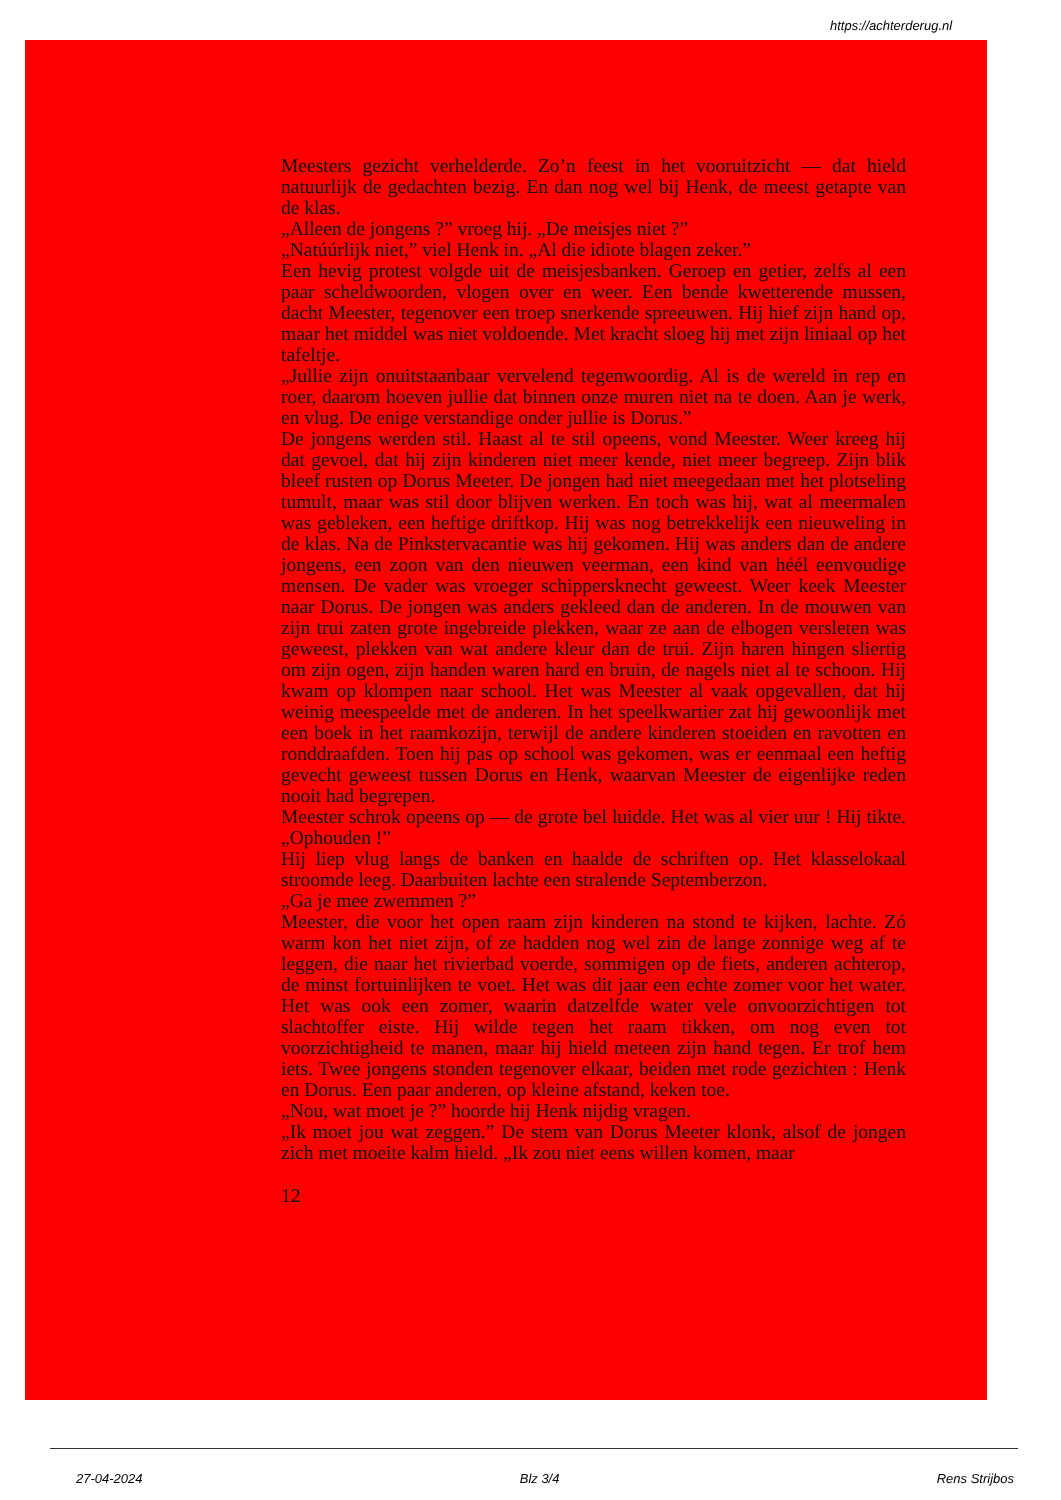https://achterderug.nl
Meesters gezicht verhelderde. Zo’n feest in het vooruitzicht — dat hield natuurlijk de gedachten bezig. En dan nog wel bij Henk, de meest getapte van de klas.
„Alleen de jongens ?” vroeg hij. „De meisjes niet ?”
„Natúúrlijk niet,” viel Henk in. „Al die idiote blagen zeker.”
Een hevig protest volgde uit de meisjesbanken. Geroep en getier, zelfs al een paar scheldwoorden, vlogen over en weer. Een bende kwetterende mussen, dacht Meester, tegenover een troep snerkende spreeuwen. Hij hief zijn hand op, maar het middel was niet voldoende. Met kracht sloeg hij met zijn liniaal op het tafeltje.
„Jullie zijn onuitstaanbaar vervelend tegenwoordig. Al is de wereld in rep en roer, daarom hoeven jullie dat binnen onze muren niet na te doen. Aan je werk, en vlug. De enige verstandige onder jullie is Dorus.”
De jongens werden stil. Haast al te stil opeens, vond Meester. Weer kreeg hij dat gevoel, dat hij zijn kinderen niet meer kende, niet meer begreep. Zijn blik bleef rusten op Dorus Meeter. De jongen had niet meegedaan met het plotseling tumult, maar was stil door blijven werken. En toch was hij, wat al meermalen was gebleken, een heftige driftkop. Hij was nog betrekkelijk een nieuweling in de klas. Na de Pinkstervacantie was hij gekomen. Hij was anders dan de andere jongens, een zoon van den nieuwen veerman, een kind van héél eenvoudige mensen. De vader was vroeger schippersknecht geweest. Weer keek Meester naar Dorus. De jongen was anders gekleed dan de anderen. In de mouwen van zijn trui zaten grote ingebreide plekken, waar ze aan de elbogen versleten was geweest, plekken van wat andere kleur dan de trui. Zijn haren hingen sliertig om zijn ogen, zijn handen waren hard en bruin, de nagels niet al te schoon. Hij kwam op klompen naar school. Het was Meester al vaak opgevallen, dat hij weinig meespeelde met de anderen. In het speelkwartier zat hij gewoonlijk met een boek in het raamkozijn, terwijl de andere kinderen stoeiden en ravotten en ronddraafden. Toen hij pas op school was gekomen, was er eenmaal een heftig gevecht geweest tussen Dorus en Henk, waarvan Meester de eigenlijke reden nooit had begrepen.
Meester schrok opeens op — de grote bel luidde. Het was al vier uur ! Hij tikte. „Ophouden !”
Hij liep vlug langs de banken en haalde de schriften op. Het klasselokaal stroomde leeg. Daarbuiten lachte een stralende Septemberzon.
„Ga je mee zwemmen ?”
Meester, die voor het open raam zijn kinderen na stond te kijken, lachte. Zó warm kon het niet zijn, of ze hadden nog wel zin de lange zonnige weg af te leggen, die naar het rivierbad voerde, sommigen op de fiets, anderen achterop, de minst fortuinlijken te voet. Het was dit jaar een echte zomer voor het water. Het was ook een zomer, waarin datzelfde water vele onvoorzichtigen tot slachtoffer eiste. Hij wilde tegen het raam tikken, om nog even tot voorzichtigheid te manen, maar hij hield meteen zijn hand tegen. Er trof hem iets. Twee jongens stonden tegenover elkaar, beiden met rode gezichten : Henk en Dorus. Een paar anderen, op kleine afstand, keken toe.
„Nou, wat moet je ?” hoorde hij Henk nijdig vragen.
„Ik moet jou wat zeggen.” De stem van Dorus Meeter klonk, alsof de jongen zich met moeite kalm hield. „Ik zou niet eens willen komen, maar
12
27-04-2024 Blz 3/4 Rens Strijbos